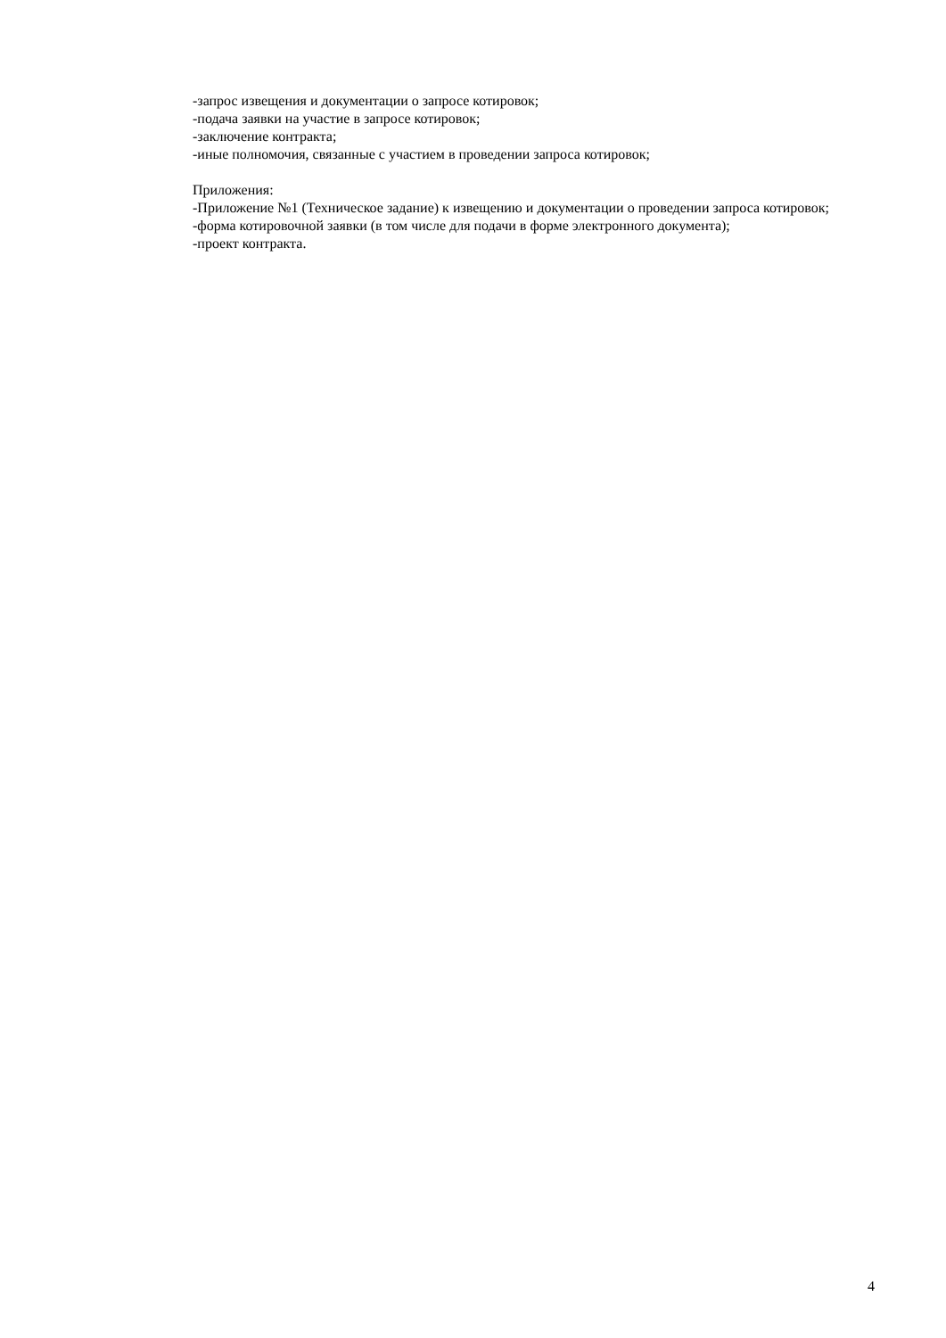-запрос извещения и документации о запросе котировок;
-подача заявки на участие в запросе котировок;
-заключение контракта;
-иные полномочия, связанные с участием в проведении запроса котировок;
Приложения:
-Приложение №1 (Техническое задание) к извещению и документации о проведении запроса котировок;
-форма котировочной заявки (в том числе для подачи в форме электронного документа);
-проект контракта.
4